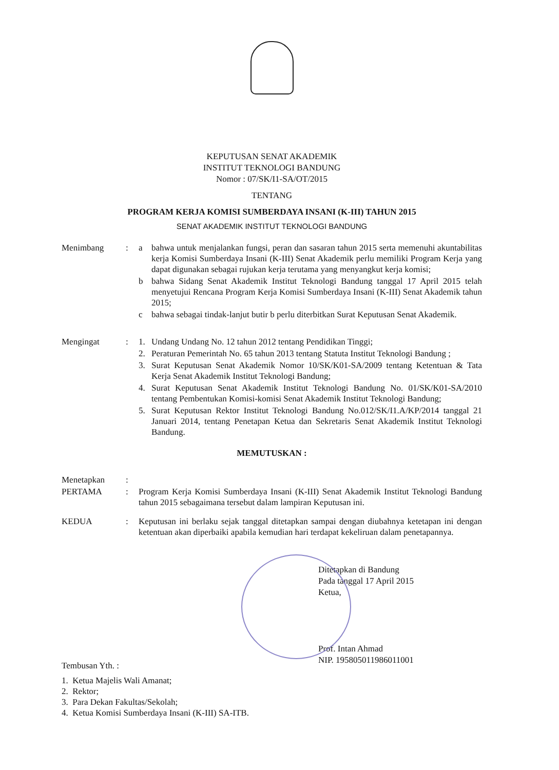KEPUTUSAN SENAT AKADEMIK
INSTITUT TEKNOLOGI BANDUNG
Nomor : 07/SK/I1-SA/OT/2015
TENTANG
PROGRAM KERJA KOMISI SUMBERDAYA INSANI (K-III) TAHUN 2015
SENAT AKADEMIK INSTITUT TEKNOLOGI BANDUNG
| Menimbang | : | a | bahwa untuk menjalankan fungsi, peran dan sasaran tahun 2015 serta memenuhi akuntabilitas kerja Komisi Sumberdaya Insani (K-III) Senat Akademik perlu memiliki Program Kerja yang dapat digunakan sebagai rujukan kerja terutama yang menyangkut kerja komisi; |
| | | b | bahwa Sidang Senat Akademik Institut Teknologi Bandung tanggal 17 April 2015 telah menyetujui Rencana Program Kerja Komisi Sumberdaya Insani (K-III) Senat Akademik tahun 2015; |
| | | c | bahwa sebagai tindak-lanjut butir b perlu diterbitkan Surat Keputusan Senat Akademik. |
| Mengingat | : | 1. | Undang Undang No. 12 tahun 2012 tentang Pendidikan Tinggi; |
| | | 2. | Peraturan Pemerintah No. 65 tahun 2013 tentang Statuta Institut Teknologi Bandung ; |
| | | 3. | Surat Keputusan Senat Akademik Nomor 10/SK/K01-SA/2009 tentang Ketentuan & Tata Kerja Senat Akademik Institut Teknologi Bandung; |
| | | 4. | Surat Keputusan Senat Akademik Institut Teknologi Bandung No. 01/SK/K01-SA/2010 tentang Pembentukan Komisi-komisi Senat Akademik Institut Teknologi Bandung; |
| | | 5. | Surat Keputusan Rektor Institut Teknologi Bandung No.012/SK/I1.A/KP/2014 tanggal 21 Januari 2014, tentang Penetapan Ketua dan Sekretaris Senat Akademik Institut Teknologi Bandung. |
MEMUTUSKAN :
| Menetapkan | : | |
| PERTAMA | : | Program Kerja Komisi Sumberdaya Insani (K-III) Senat Akademik Institut Teknologi Bandung tahun 2015 sebagaimana tersebut dalam lampiran Keputusan ini. |
| KEDUA | : | Keputusan ini berlaku sejak tanggal ditetapkan sampai dengan diubahnya ketetapan ini dengan ketentuan akan diperbaiki apabila kemudian hari terdapat kekeliruan dalam penetapannya. |
Ditetapkan di Bandung
Pada tanggal 17 April 2015
Ketua,
Prof. Intan Ahmad
NIP. 195805011986011001
Tembusan Yth. :
1. Ketua Majelis Wali Amanat;
2. Rektor;
3. Para Dekan Fakultas/Sekolah;
4. Ketua Komisi Sumberdaya Insani (K-III) SA-ITB.